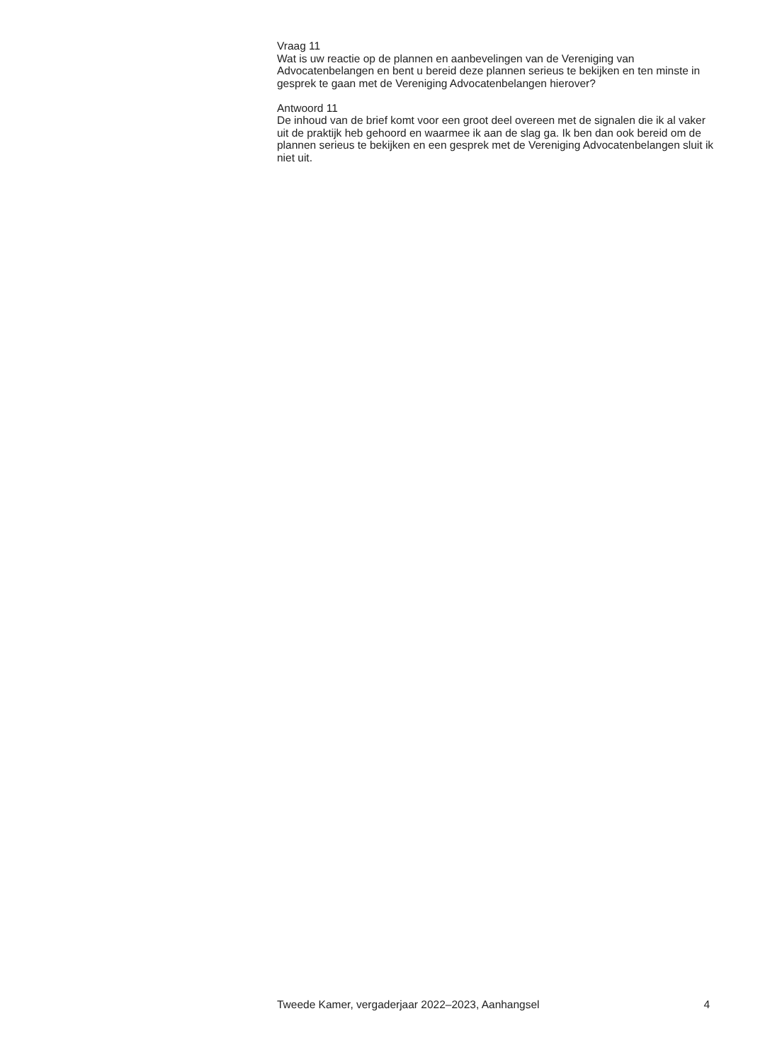Vraag 11
Wat is uw reactie op de plannen en aanbevelingen van de Vereniging van Advocatenbelangen en bent u bereid deze plannen serieus te bekijken en ten minste in gesprek te gaan met de Vereniging Advocatenbelangen hierover?
Antwoord 11
De inhoud van de brief komt voor een groot deel overeen met de signalen die ik al vaker uit de praktijk heb gehoord en waarmee ik aan de slag ga. Ik ben dan ook bereid om de plannen serieus te bekijken en een gesprek met de Vereniging Advocatenbelangen sluit ik niet uit.
Tweede Kamer, vergaderjaar 2022–2023, Aanhangsel 4